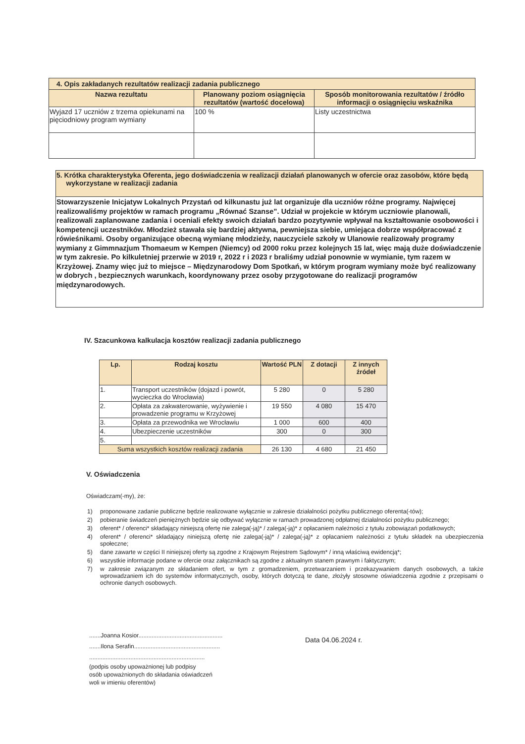| 4. Opis zakładanych rezultatów realizacji zadania publicznego | | |
| Nazwa rezultatu | Planowany poziom osiągnięcia rezultatów (wartość docelowa) | Sposób monitorowania rezultatów / źródło informacji o osiągnięciu wskaźnika |
| Wyjazd 17 uczniów z trzema opiekunami na pięciodniowy program wymiany | 100 % | Listy uczestnictwa |
| 5. Krótka charakterystyka Oferenta, jego doświadczenia w realizacji działań planowanych w ofercie oraz zasobów, które będą wykorzystane w realizacji zadania |
| Stowarzyszenie Inicjatyw Lokalnych Przystań od kilkunastu już lat organizuje dla uczniów różne programy. Najwięcej realizowaliśmy projektów w ramach programu „Równać Szanse”. Udział w projekcie w którym uczniowie planowali, realizowali zaplanowane zadania i oceniali efekty swoich działań bardzo pozytywnie wpływał na kształtowanie osobowości i kompetencji uczestników. Młodzież stawała się bardziej aktywna, pewniejsza siebie, umiejąca dobrze współpracować z rówieśnikami. Osoby organizujące obecną wymianę młodzieży, nauczyciele szkoły w Ulanowie realizowały programy wymiany z Gimmnazjum Thomaeum w Kempen (Niemcy) od 2000 roku przez kolejnych 15 lat, więc mają duże doświadczenie w tym zakresie. Po kilkuletniej przerwie w 2019 r, 2022 r i 2023 r braliśmy udział ponownie w wymianie, tym razem w Krzyżowej. Znamy więc już to miejsce – Międzynarodowy Dom Spotkań, w którym program wymiany może być realizowany w dobrych , bezpiecznych warunkach, koordynowany przez osoby przygotowane do realizacji programów międzynarodowych. |
IV. Szacunkowa kalkulacja kosztów realizacji zadania publicznego
| Lp. | Rodzaj kosztu | Wartość PLN | Z dotacji | Z innych źródeł |
| --- | --- | --- | --- | --- |
| 1. | Transport uczestników (dojazd i powrót, wycieczka do Wrocławia) | 5 280 | 0 | 5 280 |
| 2. | Opłata za zakwaterowanie, wyżywienie i prowadzenie programu w Krzyżowej | 19 550 | 4 080 | 15 470 |
| 3. | Opłata za przewodnika we Wrocławiu | 1 000 | 600 | 400 |
| 4. | Ubezpieczenie uczestników | 300 | 0 | 300 |
| 5. | | | | |
| Suma wszystkich kosztów realizacji zadania | | 26 130 | 4 680 | 21 450 |
V. Oświadczenia
Oświadczam(-my), że:
1) proponowane zadanie publiczne będzie realizowane wyłącznie w zakresie działalności pożytku publicznego oferenta(-tów);
2) pobieranie świadczeń pieniężnych będzie się odbywać wyłącznie w ramach prowadzonej odpłatnej działalności pożytku publicznego;
3) oferent* / oferenci* składający niniejszą ofertę nie zalega(-ją)* / zalega(-ją)* z opłacaniem należności z tytułu zobowiązań podatkowych;
4) oferent* / oferenci* składający niniejszą ofertę nie zalega(-ją)* / zalega(-ją)* z opłacaniem należności z tytułu składek na ubezpieczenia społeczne;
5) dane zawarte w części II niniejszej oferty są zgodne z Krajowym Rejestrem Sądowym* / inną właściwą ewidencją*;
6) wszystkie informacje podane w ofercie oraz załącznikach są zgodne z aktualnym stanem prawnym i faktycznym;
7) w zakresie związanym ze składaniem ofert, w tym z gromadzeniem, przetwarzaniem i przekazywaniem danych osobowych, a także wprowadzaniem ich do systemów informatycznych, osoby, których dotyczą te dane, złożyły stosowne oświadczenia zgodnie z przepisami o ochronie danych osobowych.
.......Joanna Kosior...................................................
.......Ilona Serafin....................................................
......................................................................
(podpis osoby upoważnionej lub podpisy
osób upoważnionych do składania oświadczeń
woli w imieniu oferentów)
Data 04.06.2024 r.